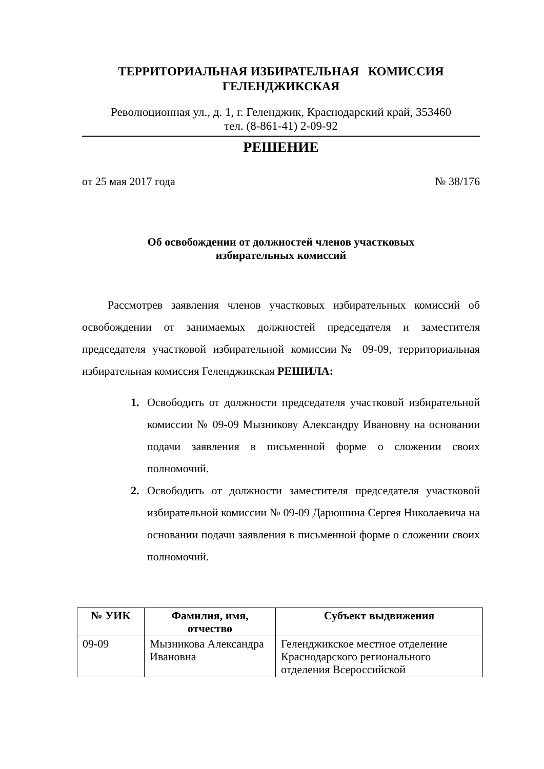ТЕРРИТОРИАЛЬНАЯ ИЗБИРАТЕЛЬНАЯ КОМИССИЯ
ГЕЛЕНДЖИКСКАЯ
Революционная ул., д. 1, г. Геленджик, Краснодарский край, 353460
тел. (8-861-41) 2-09-92
РЕШЕНИЕ
от 25 мая 2017 года № 38/176
Об освобождении от должностей членов участковых
избирательных комиссий
Рассмотрев заявления членов участковых избирательных комиссий об освобождении от занимаемых должностей председателя и заместителя председателя участковой избирательной комиссии№ 09-09, территориальная избирательная комиссия Геленджикская РЕШИЛА:
1. Освободить от должности председателя участковой избирательной комиссии № 09-09 Мызникову Александру Ивановну на основании подачи заявления в письменной форме о сложении своих полномочий.
2. Освободить от должности заместителя председателя участковой избирательной комиссии № 09-09 Дарюшина Сергея Николаевича на основании подачи заявления в письменной форме о сложении своих полномочий.
| № УИК | Фамилия, имя, отчество | Субъект выдвижения |
| --- | --- | --- |
| 09-09 | Мызникова Александра Ивановна | Геленджикское местное отделение Краснодарского регионального отделения Всероссийской |